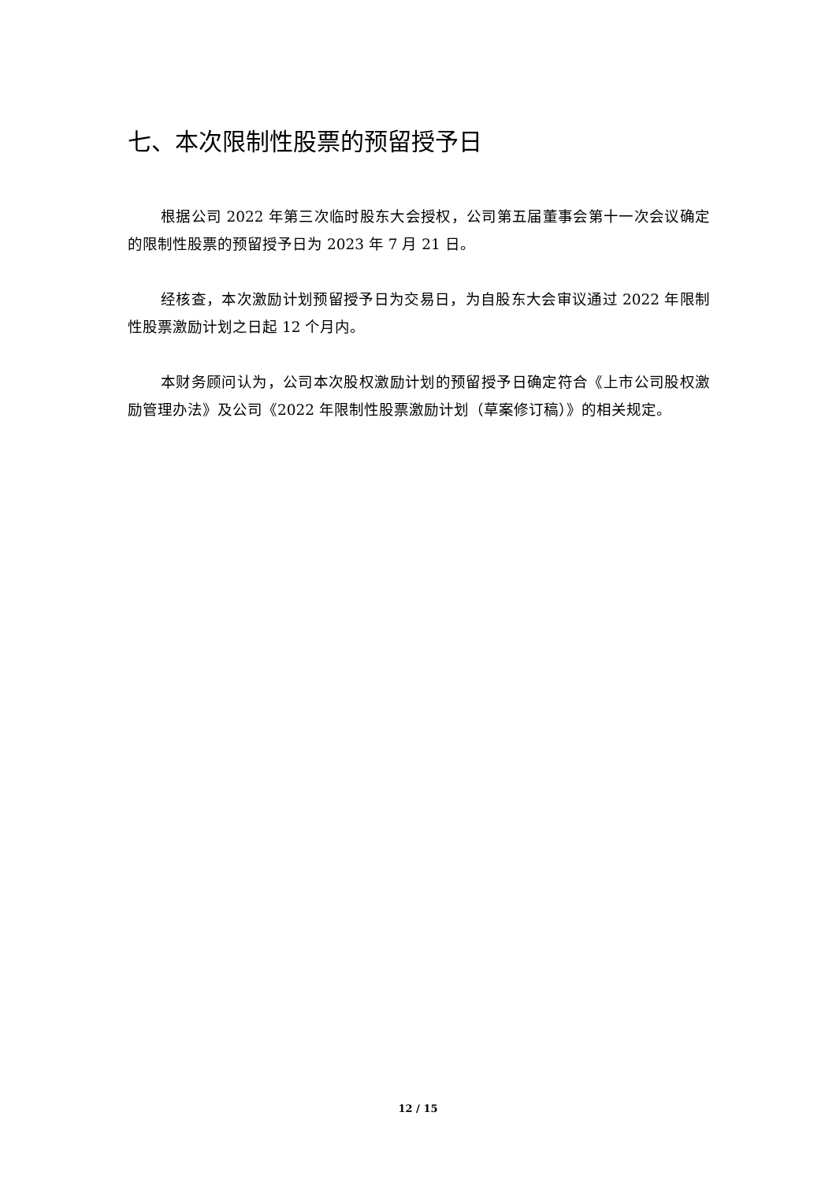七、本次限制性股票的预留授予日
根据公司 2022 年第三次临时股东大会授权，公司第五届董事会第十一次会议确定的限制性股票的预留授予日为 2023 年 7 月 21 日。
经核查，本次激励计划预留授予日为交易日，为自股东大会审议通过 2022 年限制性股票激励计划之日起 12 个月内。
本财务顾问认为，公司本次股权激励计划的预留授予日确定符合《上市公司股权激励管理办法》及公司《2022 年限制性股票激励计划（草案修订稿）》的相关规定。
12 / 15